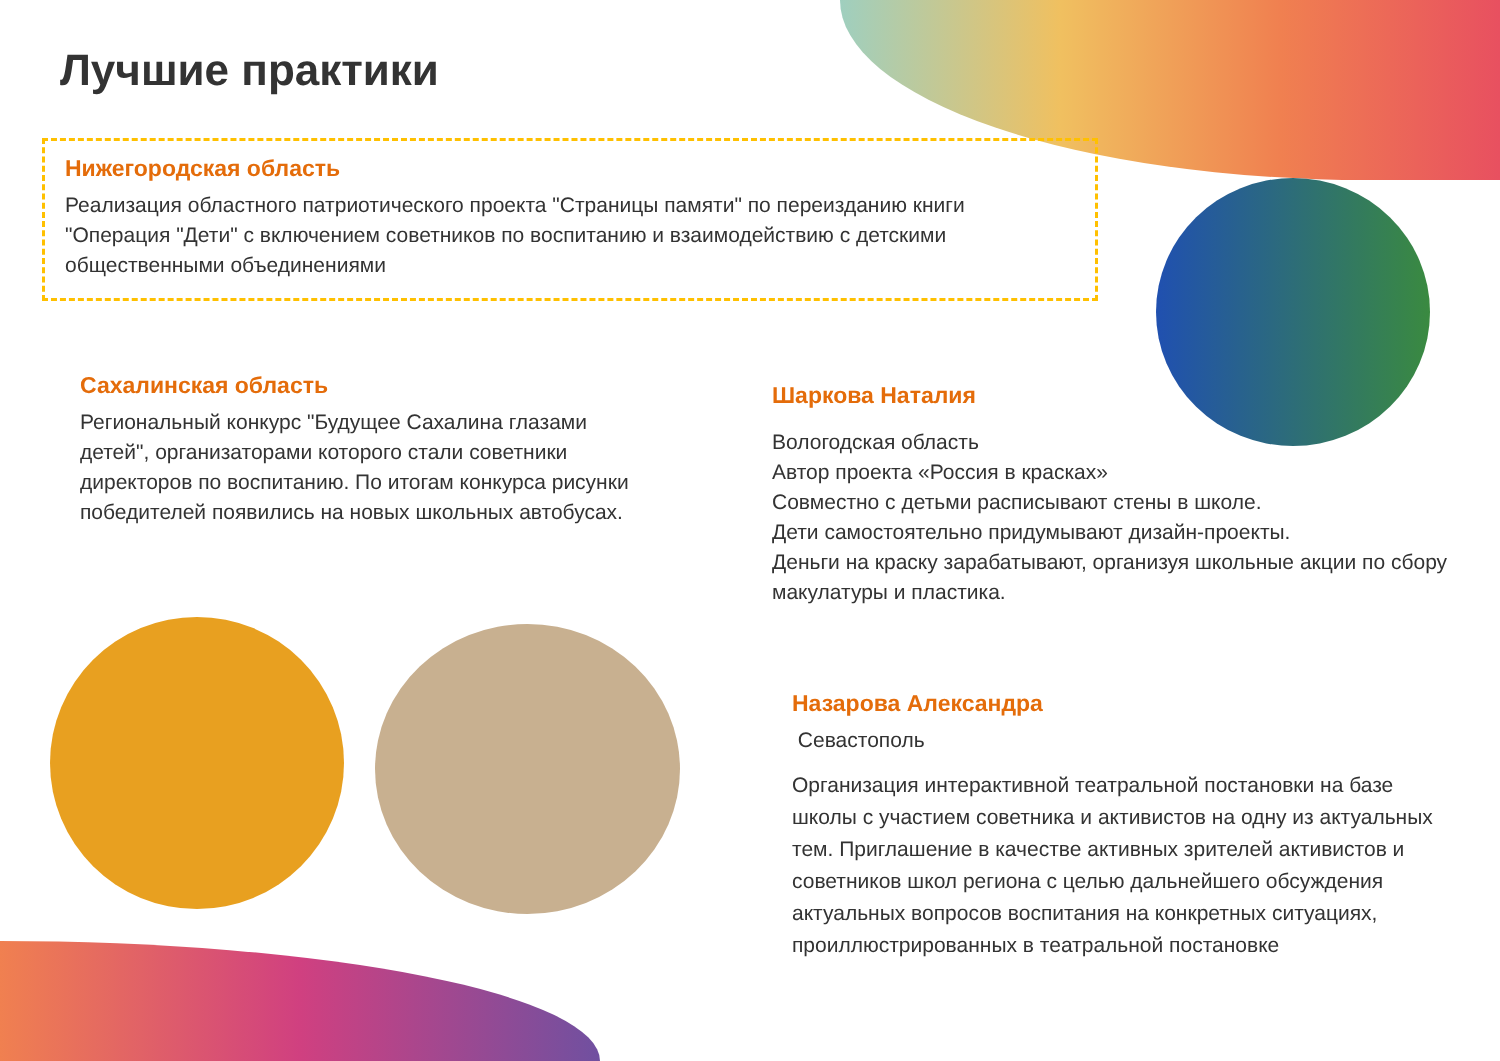Лучшие практики
Нижегородская область
Реализация областного патриотического проекта "Страницы памяти" по переизданию книги "Операция "Дети" с включением советников по воспитанию и взаимодействию с детскими общественными объединениями
Сахалинская область
Региональный конкурс "Будущее Сахалина глазами детей", организаторами которого стали советники директоров по воспитанию. По итогам конкурса рисунки победителей появились на новых школьных автобусах.
Шаркова Наталия
Вологодская область
Автор проекта «Россия в красках»
Совместно с детьми расписывают стены в школе.
Дети самостоятельно придумывают дизайн-проекты.
Деньги на краску зарабатывают, организуя школьные акции по сбору макулатуры и пластика.
Назарова Александра
Севастополь
Организация интерактивной театральной постановки на базе школы с участием советника и активистов на одну из актуальных тем. Приглашение в качестве активных зрителей активистов и советников школ региона с целью дальнейшего обсуждения актуальных вопросов воспитания на конкретных ситуациях, проиллюстрированных в театральной постановке